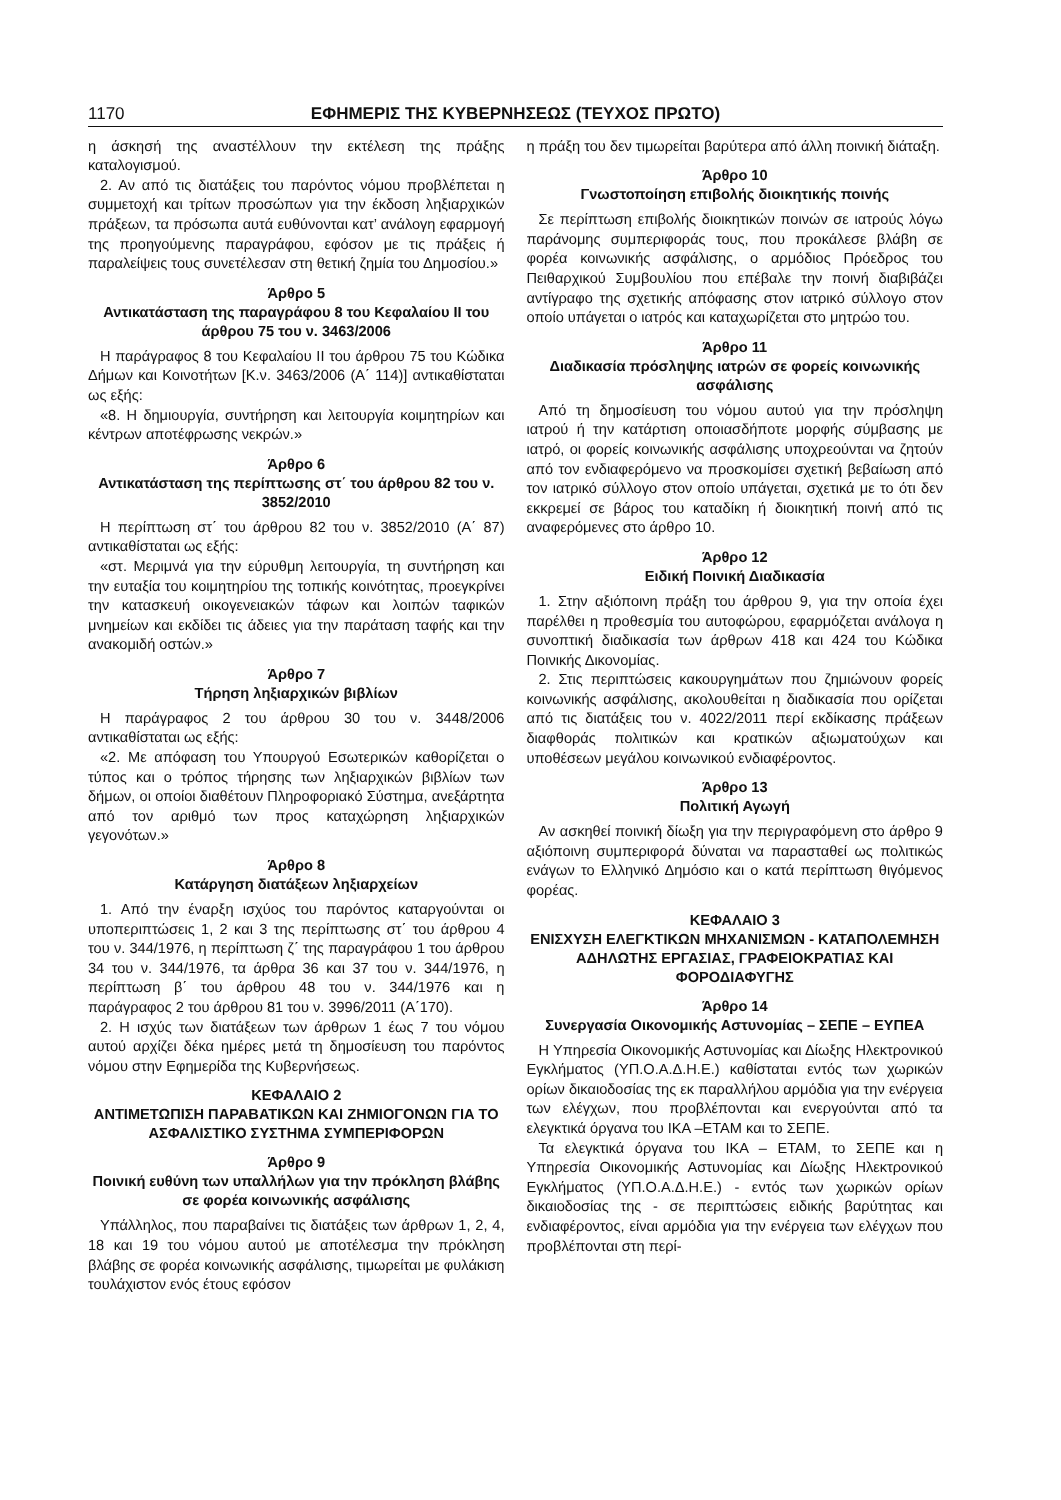1170 ΕΦΗΜΕΡΙΣ ΤΗΣ ΚΥΒΕΡΝΗΣΕΩΣ (ΤΕΥΧΟΣ ΠΡΩΤΟ)
η άσκησή της αναστέλλουν την εκτέλεση της πράξης καταλογισμού.
2. Αν από τις διατάξεις του παρόντος νόμου προβλέπεται η συμμετοχή και τρίτων προσώπων για την έκδοση ληξιαρχικών πράξεων, τα πρόσωπα αυτά ευθύνονται κατ’ ανάλογη εφαρμογή της προηγούμενης παραγράφου, εφόσον με τις πράξεις ή παραλείψεις τους συνετέλεσαν στη θετική ζημία του Δημοσίου.»
Άρθρο 5
Αντικατάσταση της παραγράφου 8 του Κεφαλαίου ΙΙ του άρθρου 75 του ν. 3463/2006
Η παράγραφος 8 του Κεφαλαίου ΙΙ του άρθρου 75 του Κώδικα Δήμων και Κοινοτήτων [Κ.ν. 3463/2006 (Α΄ 114)] αντικαθίσταται ως εξής:
«8. Η δημιουργία, συντήρηση και λειτουργία κοιμητηρίων και κέντρων αποτέφρωσης νεκρών.»
Άρθρο 6
Αντικατάσταση της περίπτωσης στ΄ του άρθρου 82 του ν. 3852/2010
Η περίπτωση στ΄ του άρθρου 82 του ν. 3852/2010 (Α΄ 87) αντικαθίσταται ως εξής:
«στ. Μεριμνά για την εύρυθμη λειτουργία, τη συντήρηση και την ευταξία του κοιμητηρίου της τοπικής κοινότητας, προεγκρίνει την κατασκευή οικογενειακών τάφων και λοιπών ταφικών μνημείων και εκδίδει τις άδειες για την παράταση ταφής και την ανακομιδή οστών.»
Άρθρο 7
Τήρηση ληξιαρχικών βιβλίων
Η παράγραφος 2 του άρθρου 30 του ν. 3448/2006 αντικαθίσταται ως εξής:
«2. Με απόφαση του Υπουργού Εσωτερικών καθορίζεται ο τύπος και ο τρόπος τήρησης των ληξιαρχικών βιβλίων των δήμων, οι οποίοι διαθέτουν Πληροφοριακό Σύστημα, ανεξάρτητα από τον αριθμό των προς καταχώρηση ληξιαρχικών γεγονότων.»
Άρθρο 8
Κατάργηση διατάξεων ληξιαρχείων
1. Από την έναρξη ισχύος του παρόντος καταργούνται οι υποπεριπτώσεις 1, 2 και 3 της περίπτωσης στ΄ του άρθρου 4 του ν. 344/1976, η περίπτωση ζ΄ της παραγράφου 1 του άρθρου 34 του ν. 344/1976, τα άρθρα 36 και 37 του ν. 344/1976, η περίπτωση β΄ του άρθρου 48 του ν. 344/1976 και η παράγραφος 2 του άρθρου 81 του ν. 3996/2011 (Α΄170).
2. Η ισχύς των διατάξεων των άρθρων 1 έως 7 του νόμου αυτού αρχίζει δέκα ημέρες μετά τη δημοσίευση του παρόντος νόμου στην Εφημερίδα της Κυβερνήσεως.
ΚΕΦΑΛΑΙΟ 2
ΑΝΤΙΜΕΤΩΠΙΣΗ ΠΑΡΑΒΑΤΙΚΩΝ ΚΑΙ ΖΗΜΙΟΓΟΝΩΝ ΓΙΑ ΤΟ ΑΣΦΑΛΙΣΤΙΚΟ ΣΥΣΤΗΜΑ ΣΥΜΠΕΡΙΦΟΡΩΝ
Άρθρο 9
Ποινική ευθύνη των υπαλλήλων για την πρόκληση βλάβης σε φορέα κοινωνικής ασφάλισης
Υπάλληλος, που παραβαίνει τις διατάξεις των άρθρων 1, 2, 4, 18 και 19 του νόμου αυτού με αποτέλεσμα την πρόκληση βλάβης σε φορέα κοινωνικής ασφάλισης, τιμωρείται με φυλάκιση τουλάχιστον ενός έτους εφόσον
η πράξη του δεν τιμωρείται βαρύτερα από άλλη ποινική διάταξη.
Άρθρο 10
Γνωστοποίηση επιβολής διοικητικής ποινής
Σε περίπτωση επιβολής διοικητικών ποινών σε ιατρούς λόγω παράνομης συμπεριφοράς τους, που προκάλεσε βλάβη σε φορέα κοινωνικής ασφάλισης, ο αρμόδιος Πρόεδρος του Πειθαρχικού Συμβουλίου που επέβαλε την ποινή διαβιβάζει αντίγραφο της σχετικής απόφασης στον ιατρικό σύλλογο στον οποίο υπάγεται ο ιατρός και καταχωρίζεται στο μητρώο του.
Άρθρο 11
Διαδικασία πρόσληψης ιατρών σε φορείς κοινωνικής ασφάλισης
Από τη δημοσίευση του νόμου αυτού για την πρόσληψη ιατρού ή την κατάρτιση οποιασδήποτε μορφής σύμβασης με ιατρό, οι φορείς κοινωνικής ασφάλισης υποχρεούνται να ζητούν από τον ενδιαφερόμενο να προσκομίσει σχετική βεβαίωση από τον ιατρικό σύλλογο στον οποίο υπάγεται, σχετικά με το ότι δεν εκκρεμεί σε βάρος του καταδίκη ή διοικητική ποινή από τις αναφερόμενες στο άρθρο 10.
Άρθρο 12
Ειδική Ποινική Διαδικασία
1. Στην αξιόποινη πράξη του άρθρου 9, για την οποία έχει παρέλθει η προθεσμία του αυτοφώρου, εφαρμόζεται ανάλογα η συνοπτική διαδικασία των άρθρων 418 και 424 του Κώδικα Ποινικής Δικονομίας.
2. Στις περιπτώσεις κακουργημάτων που ζημιώνουν φορείς κοινωνικής ασφάλισης, ακολουθείται η διαδικασία που ορίζεται από τις διατάξεις του ν. 4022/2011 περί εκδίκασης πράξεων διαφθοράς πολιτικών και κρατικών αξιωματούχων και υποθέσεων μεγάλου κοινωνικού ενδιαφέροντος.
Άρθρο 13
Πολιτική Αγωγή
Αν ασκηθεί ποινική δίωξη για την περιγραφόμενη στο άρθρο 9 αξιόποινη συμπεριφορά δύναται να παρασταθεί ως πολιτικώς ενάγων το Ελληνικό Δημόσιο και ο κατά περίπτωση θιγόμενος φορέας.
ΚΕΦΑΛΑΙΟ 3
ΕΝΙΣΧΥΣΗ ΕΛΕΓΚΤΙΚΩΝ ΜΗΧΑΝΙΣΜΩΝ - ΚΑΤΑΠΟΛΕΜΗΣΗ ΑΔΗΛΩΤΗΣ ΕΡΓΑΣΙΑΣ, ΓΡΑΦΕΙΟΚΡΑΤΙΑΣ ΚΑΙ ΦΟΡΟΔΙΑΦΥΓΗΣ
Άρθρο 14
Συνεργασία Οικονομικής Αστυνομίας – ΣΕΠΕ – ΕΥΠΕΑ
Η Υπηρεσία Οικονομικής Αστυνομίας και Δίωξης Ηλεκτρονικού Εγκλήματος (ΥΠ.Ο.Α.Δ.Η.Ε.) καθίσταται εντός των χωρικών ορίων δικαιοδοσίας της εκ παραλλήλου αρμόδια για την ενέργεια των ελέγχων, που προβλέπονται και ενεργούνται από τα ελεγκτικά όργανα του ΙΚΑ –ΕΤΑΜ και το ΣΕΠΕ.
Τα ελεγκτικά όργανα του ΙΚΑ – ΕΤΑΜ, το ΣΕΠΕ και η Υπηρεσία Οικονομικής Αστυνομίας και Δίωξης Ηλεκτρονικού Εγκλήματος (ΥΠ.Ο.Α.Δ.Η.Ε.) - εντός των χωρικών ορίων δικαιοδοσίας της - σε περιπτώσεις ειδικής βαρύτητας και ενδιαφέροντος, είναι αρμόδια για την ενέργεια των ελέγχων που προβλέπονται στη περί-